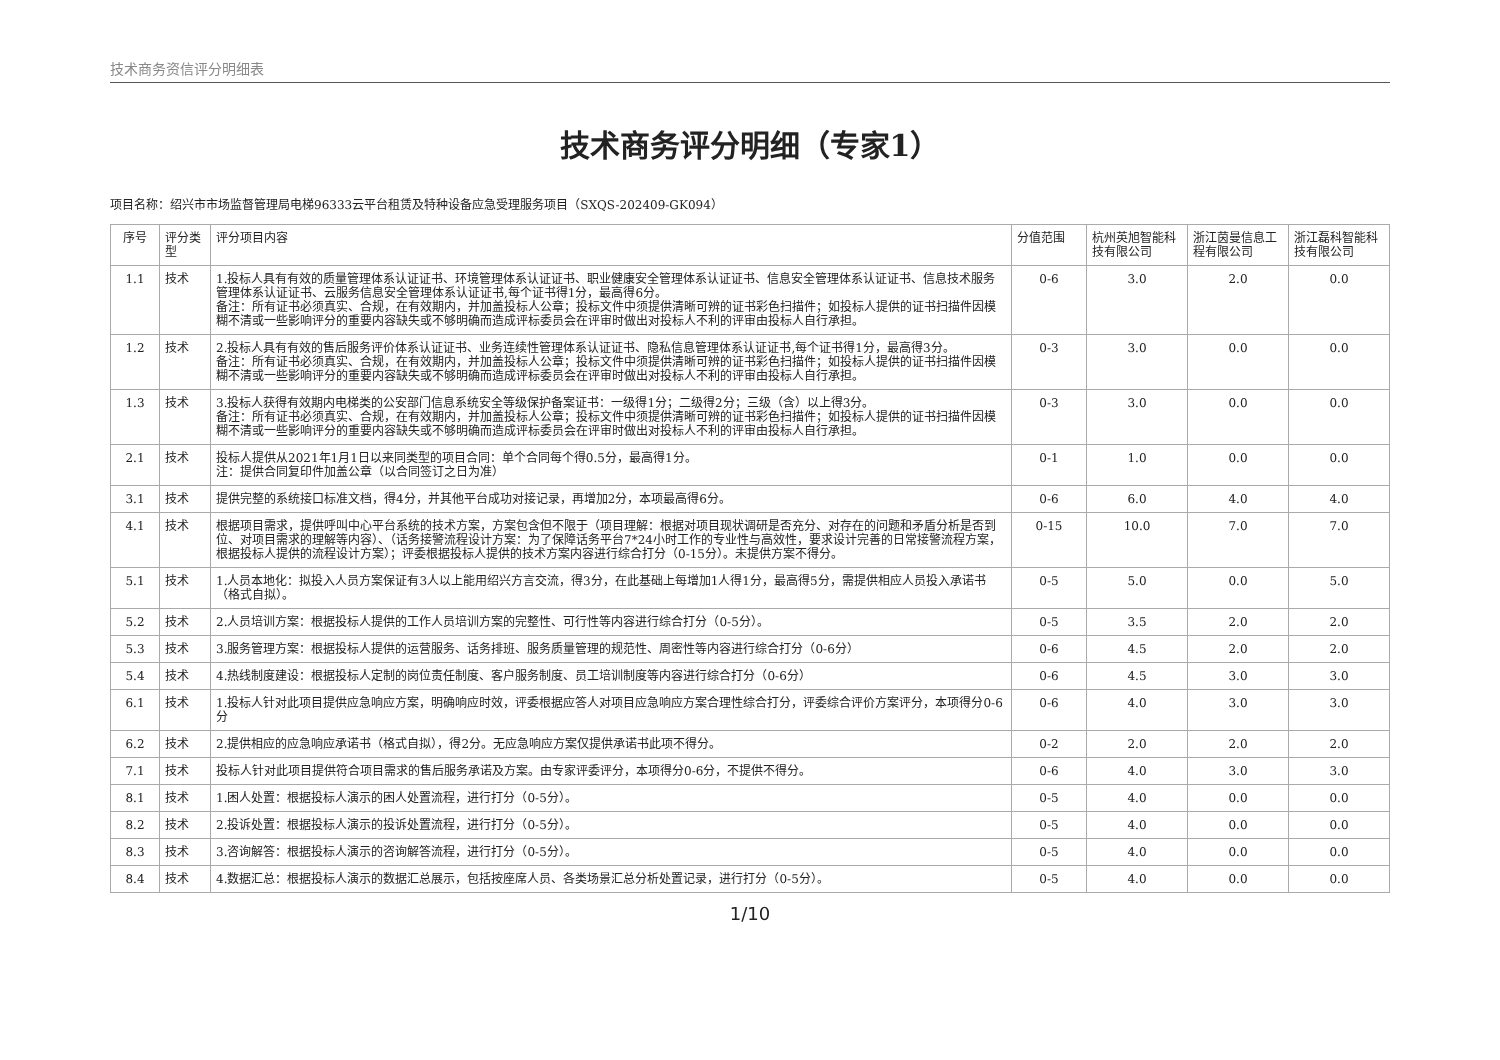技术商务资信评分明细表
技术商务评分明细（专家1）
项目名称：绍兴市市场监督管理局电梯96333云平台租赁及特种设备应急受理服务项目（SXQS-202409-GK094）
| 序号 | 评分类型 | 评分项目内容 | 分值范围 | 杭州英旭智能科技有限公司 | 浙江茵曼信息工程有限公司 | 浙江磊科智能科技有限公司 |
| --- | --- | --- | --- | --- | --- | --- |
| 1.1 | 技术 | 1.投标人具有有效的质量管理体系认证证书、环境管理体系认证证书、职业健康安全管理体系认证证书、信息安全管理体系认证证书、信息技术服务管理体系认证证书、云服务信息安全管理体系认证证书,每个证书得1分，最高得6分。 备注：所有证书必须真实、合规，在有效期内，并加盖投标人公章；投标文件中须提供清晰可辨的证书彩色扫描件；如投标人提供的证书扫描件因模糊不清或一些影响评分的重要内容缺失或不够明确而造成评标委员会在评审时做出对投标人不利的评审由投标人自行承担。 | 0-6 | 3.0 | 2.0 | 0.0 |
| 1.2 | 技术 | 2.投标人具有有效的售后服务评价体系认证证书、业务连续性管理体系认证证书、隐私信息管理体系认证证书,每个证书得1分，最高得3分。 备注：所有证书必须真实、合规，在有效期内，并加盖投标人公章；投标文件中须提供清晰可辨的证书彩色扫描件；如投标人提供的证书扫描件因模糊不清或一些影响评分的重要内容缺失或不够明确而造成评标委员会在评审时做出对投标人不利的评审由投标人自行承担。 | 0-3 | 3.0 | 0.0 | 0.0 |
| 1.3 | 技术 | 3.投标人获得有效期内电梯类的公安部门信息系统安全等级保护备案证书：一级得1分；二级得2分；三级（含）以上得3分。 备注：所有证书必须真实、合规，在有效期内，并加盖投标人公章；投标文件中须提供清晰可辨的证书彩色扫描件；如投标人提供的证书扫描件因模糊不清或一些影响评分的重要内容缺失或不够明确而造成评标委员会在评审时做出对投标人不利的评审由投标人自行承担。 | 0-3 | 3.0 | 0.0 | 0.0 |
| 2.1 | 技术 | 投标人提供从2021年1月1日以来同类型的项目合同：单个合同每个得0.5分，最高得1分。 注：提供合同复印件加盖公章（以合同签订之日为准） | 0-1 | 1.0 | 0.0 | 0.0 |
| 3.1 | 技术 | 提供完整的系统接口标准文档，得4分，并其他平台成功对接记录，再增加2分，本项最高得6分。 | 0-6 | 6.0 | 4.0 | 4.0 |
| 4.1 | 技术 | 根据项目需求，提供呼叫中心平台系统的技术方案，方案包含但不限于（项目理解：根据对项目现状调研是否充分、对存在的问题和矛盾分析是否到位、对项目需求的理解等内容）、（话务接警流程设计方案：为了保障话务平台7*24小时工作的专业性与高效性，要求设计完善的日常接警流程方案，根据投标人提供的流程设计方案）；评委根据投标人提供的技术方案内容进行综合打分（0-15分）。未提供方案不得分。 | 0-15 | 10.0 | 7.0 | 7.0 |
| 5.1 | 技术 | 1.人员本地化：拟投入人员方案保证有3人以上能用绍兴方言交流，得3分，在此基础上每增加1人得1分，最高得5分，需提供相应人员投入承诺书（格式自拟）。 | 0-5 | 5.0 | 0.0 | 5.0 |
| 5.2 | 技术 | 2.人员培训方案：根据投标人提供的工作人员培训方案的完整性、可行性等内容进行综合打分（0-5分）。 | 0-5 | 3.5 | 2.0 | 2.0 |
| 5.3 | 技术 | 3.服务管理方案：根据投标人提供的运营服务、话务排班、服务质量管理的规范性、周密性等内容进行综合打分（0-6分） | 0-6 | 4.5 | 2.0 | 2.0 |
| 5.4 | 技术 | 4.热线制度建设：根据投标人定制的岗位责任制度、客户服务制度、员工培训制度等内容进行综合打分（0-6分） | 0-6 | 4.5 | 3.0 | 3.0 |
| 6.1 | 技术 | 1.投标人针对此项目提供应急响应方案，明确响应时效，评委根据应答人对项目应急响应方案合理性综合打分，评委综合评价方案评分，本项得分0-6分 | 0-6 | 4.0 | 3.0 | 3.0 |
| 6.2 | 技术 | 2.提供相应的应急响应承诺书（格式自拟），得2分。无应急响应方案仅提供承诺书此项不得分。 | 0-2 | 2.0 | 2.0 | 2.0 |
| 7.1 | 技术 | 投标人针对此项目提供符合项目需求的售后服务承诺及方案。由专家评委评分，本项得分0-6分，不提供不得分。 | 0-6 | 4.0 | 3.0 | 3.0 |
| 8.1 | 技术 | 1.困人处置：根据投标人演示的困人处置流程，进行打分（0-5分）。 | 0-5 | 4.0 | 0.0 | 0.0 |
| 8.2 | 技术 | 2.投诉处置：根据投标人演示的投诉处置流程，进行打分（0-5分）。 | 0-5 | 4.0 | 0.0 | 0.0 |
| 8.3 | 技术 | 3.咨询解答：根据投标人演示的咨询解答流程，进行打分（0-5分）。 | 0-5 | 4.0 | 0.0 | 0.0 |
| 8.4 | 技术 | 4.数据汇总：根据投标人演示的数据汇总展示，包括按座席人员、各类场景汇总分析处置记录，进行打分（0-5分）。 | 0-5 | 4.0 | 0.0 | 0.0 |
1/10